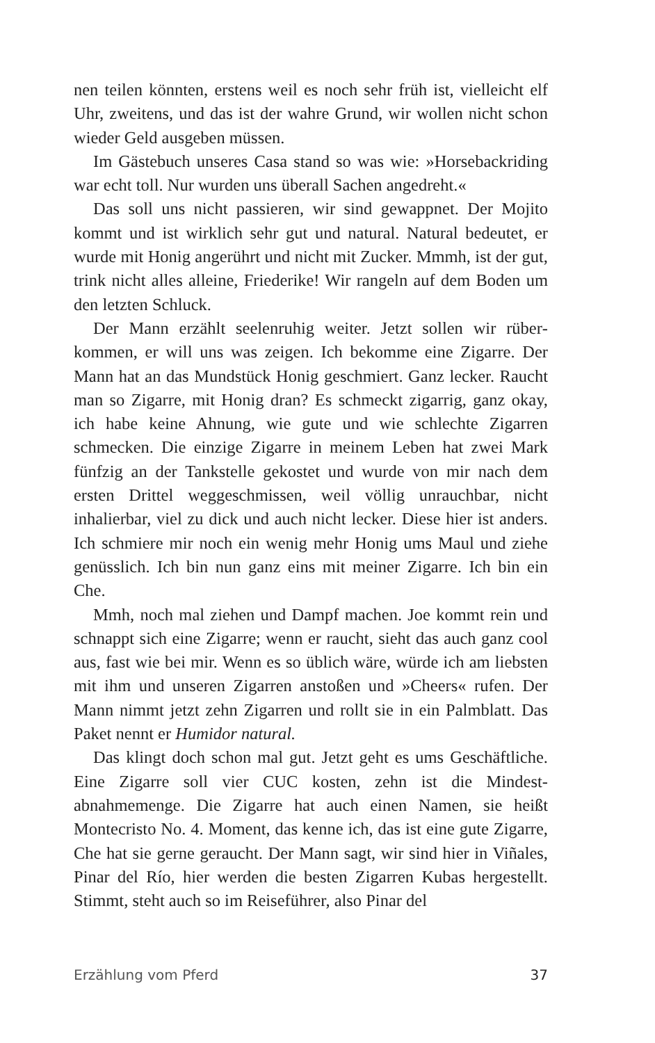nen teilen könnten, erstens weil es noch sehr früh ist, vielleicht elf Uhr, zweitens, und das ist der wahre Grund, wir wollen nicht schon wieder Geld ausgeben müssen.
Im Gästebuch unseres Casa stand so was wie: »Horseback­riding war echt toll. Nur wurden uns überall Sachen ange­dreht.«
Das soll uns nicht passieren, wir sind gewappnet. Der Mojito kommt und ist wirklich sehr gut und natural. Natural bedeutet, er wurde mit Honig angerührt und nicht mit Zucker. Mmmh, ist der gut, trink nicht alles alleine, Friederike! Wir rangeln auf dem Boden um den letzten Schluck.
Der Mann erzählt seelenruhig weiter. Jetzt sollen wir rüber­kommen, er will uns was zeigen. Ich bekomme eine Zigarre. Der Mann hat an das Mundstück Honig geschmiert. Ganz lecker. Raucht man so Zigarre, mit Honig dran? Es schmeckt zigarrig, ganz okay, ich habe keine Ahnung, wie gute und wie schlechte Zigarren schmecken. Die einzige Zigarre in meinem Leben hat zwei Mark fünfzig an der Tankstelle gekostet und wurde von mir nach dem ersten Drittel weggeschmissen, weil völlig un­rauchbar, nicht inhalierbar, viel zu dick und auch nicht lecker. Diese hier ist anders. Ich schmiere mir noch ein wenig mehr Ho­nig ums Maul und ziehe genüsslich. Ich bin nun ganz eins mit meiner Zigarre. Ich bin ein Che.
Mmh, noch mal ziehen und Dampf machen. Joe kommt rein und schnappt sich eine Zigarre; wenn er raucht, sieht das auch ganz cool aus, fast wie bei mir. Wenn es so üblich wäre, würde ich am liebsten mit ihm und unseren Zigarren anstoßen und »Cheers« rufen. Der Mann nimmt jetzt zehn Zigarren und rollt sie in ein Palmblatt. Das Paket nennt er Humidor natural.
Das klingt doch schon mal gut. Jetzt geht es ums Geschäft­liche. Eine Zigarre soll vier CUC kosten, zehn ist die Mindest­abnahmemenge. Die Zigarre hat auch einen Namen, sie heißt Montecristo No. 4. Moment, das kenne ich, das ist eine gute Zi­garre, Che hat sie gerne geraucht. Der Mann sagt, wir sind hier in Viñales, Pinar del Río, hier werden die besten Zigarren Kubas hergestellt. Stimmt, steht auch so im Reiseführer, also Pinar del
Erzählung vom Pferd 37